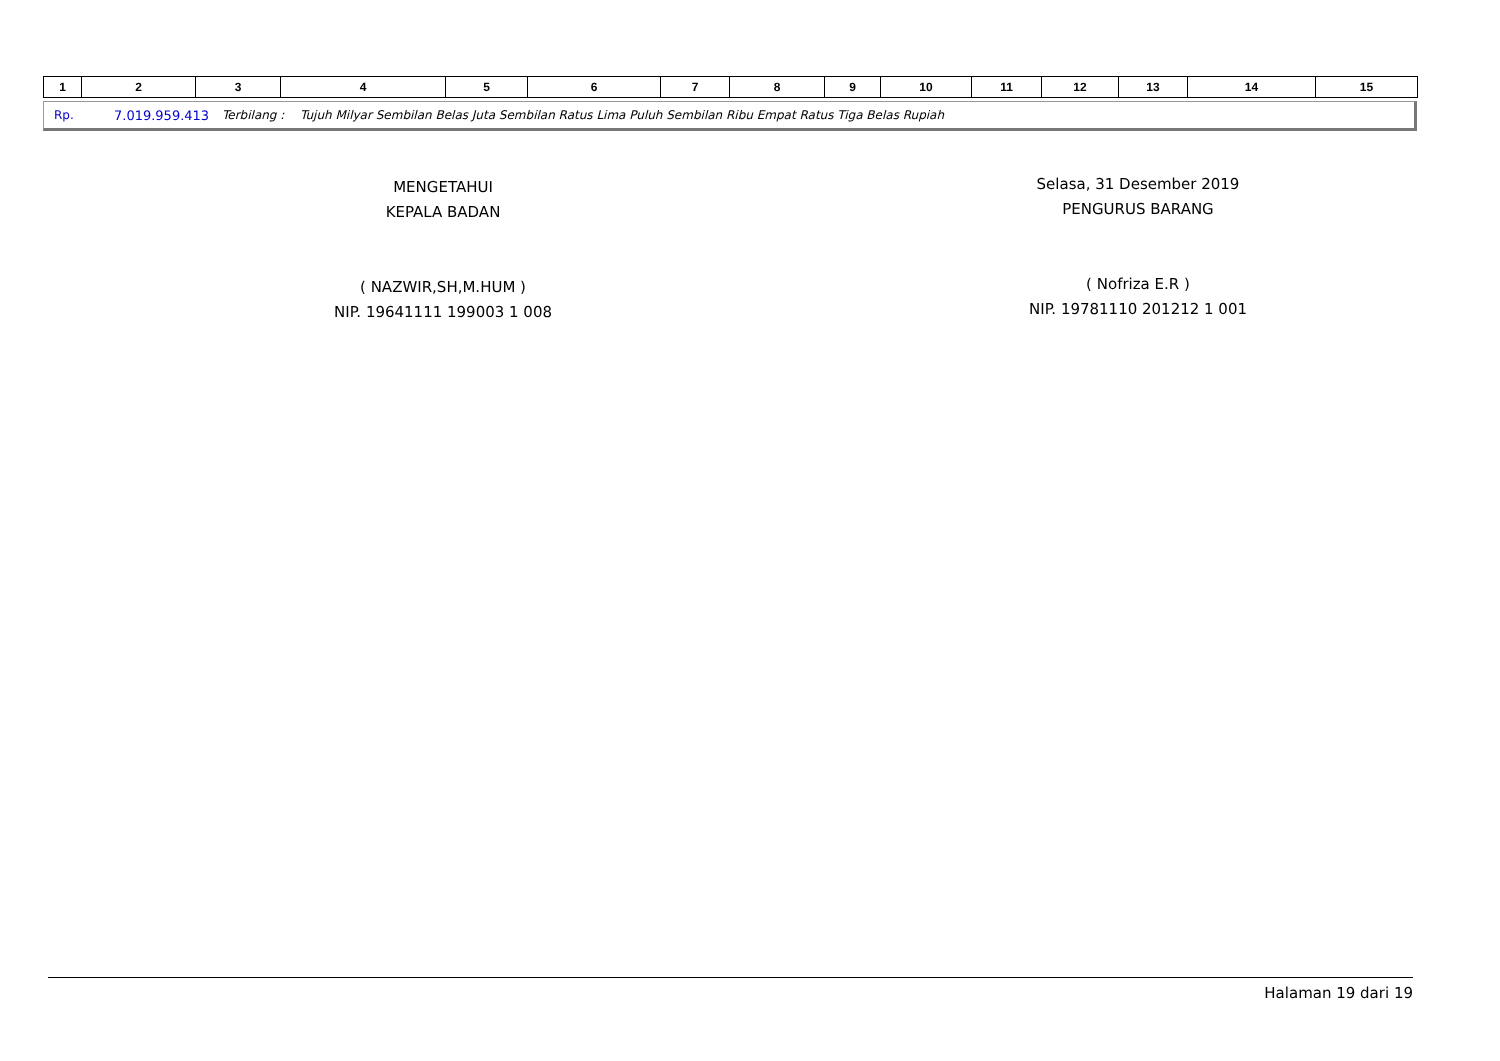| 1 | 2 | 3 | 4 | 5 | 6 | 7 | 8 | 9 | 10 | 11 | 12 | 13 | 14 | 15 |
Rp. 7.019.959.413 Terbilang : Tujuh Milyar Sembilan Belas Juta Sembilan Ratus Lima Puluh Sembilan Ribu Empat Ratus Tiga Belas Rupiah
MENGETAHUI
KEPALA BADAN
( NAZWIR,SH,M.HUM )
NIP. 19641111 199003 1 008
Selasa, 31 Desember 2019
PENGURUS BARANG
( Nofriza E.R )
NIP. 19781110 201212 1 001
Halaman 19 dari 19